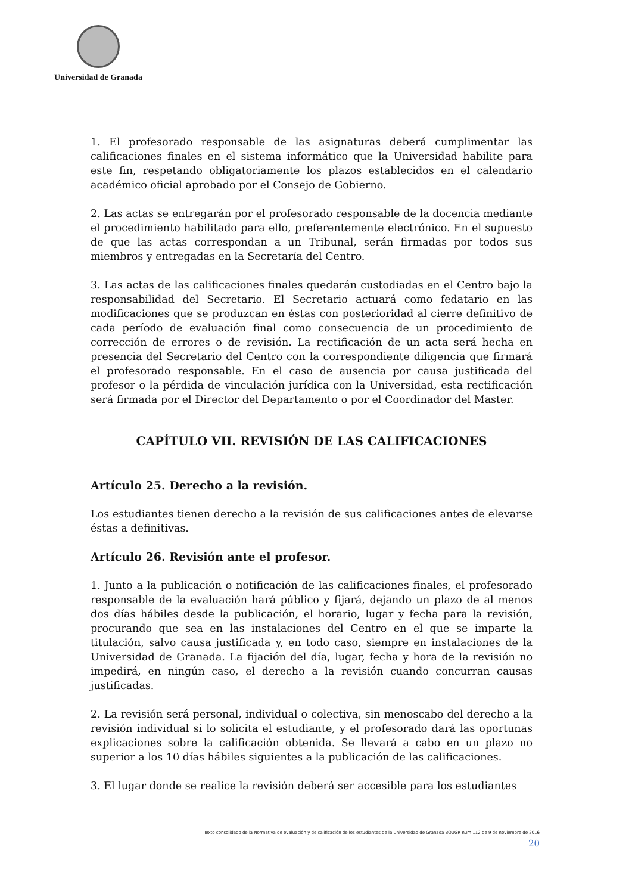Universidad de Granada
1. El profesorado responsable de las asignaturas deberá cumplimentar las calificaciones finales en el sistema informático que la Universidad habilite para este fin, respetando obligatoriamente los plazos establecidos en el calendario académico oficial aprobado por el Consejo de Gobierno.
2. Las actas se entregarán por el profesorado responsable de la docencia mediante el procedimiento habilitado para ello, preferentemente electrónico. En el supuesto de que las actas correspondan a un Tribunal, serán firmadas por todos sus miembros y entregadas en la Secretaría del Centro.
3. Las actas de las calificaciones finales quedarán custodiadas en el Centro bajo la responsabilidad del Secretario. El Secretario actuará como fedatario en las modificaciones que se produzcan en éstas con posterioridad al cierre definitivo de cada período de evaluación final como consecuencia de un procedimiento de corrección de errores o de revisión. La rectificación de un acta será hecha en presencia del Secretario del Centro con la correspondiente diligencia que firmará el profesorado responsable. En el caso de ausencia por causa justificada del profesor o la pérdida de vinculación jurídica con la Universidad, esta rectificación será firmada por el Director del Departamento o por el Coordinador del Master.
CAPÍTULO VII. REVISIÓN DE LAS CALIFICACIONES
Artículo 25. Derecho a la revisión.
Los estudiantes tienen derecho a la revisión de sus calificaciones antes de elevarse éstas a definitivas.
Artículo 26. Revisión ante el profesor.
1. Junto a la publicación o notificación de las calificaciones finales, el profesorado responsable de la evaluación hará público y fijará, dejando un plazo de al menos dos días hábiles desde la publicación, el horario, lugar y fecha para la revisión, procurando que sea en las instalaciones del Centro en el que se imparte la titulación, salvo causa justificada y, en todo caso, siempre en instalaciones de la Universidad de Granada. La fijación del día, lugar, fecha y hora de la revisión no impedirá, en ningún caso, el derecho a la revisión cuando concurran causas justificadas.
2. La revisión será personal, individual o colectiva, sin menoscabo del derecho a la revisión individual si lo solicita el estudiante, y el profesorado dará las oportunas explicaciones sobre la calificación obtenida. Se llevará a cabo en un plazo no superior a los 10 días hábiles siguientes a la publicación de las calificaciones.
3. El lugar donde se realice la revisión deberá ser accesible para los estudiantes
Texto consolidado de la Normativa de evaluación y de calificación de los estudiantes de la Universidad de Granada BOUGR núm.112 de 9 de noviembre de 2016
20